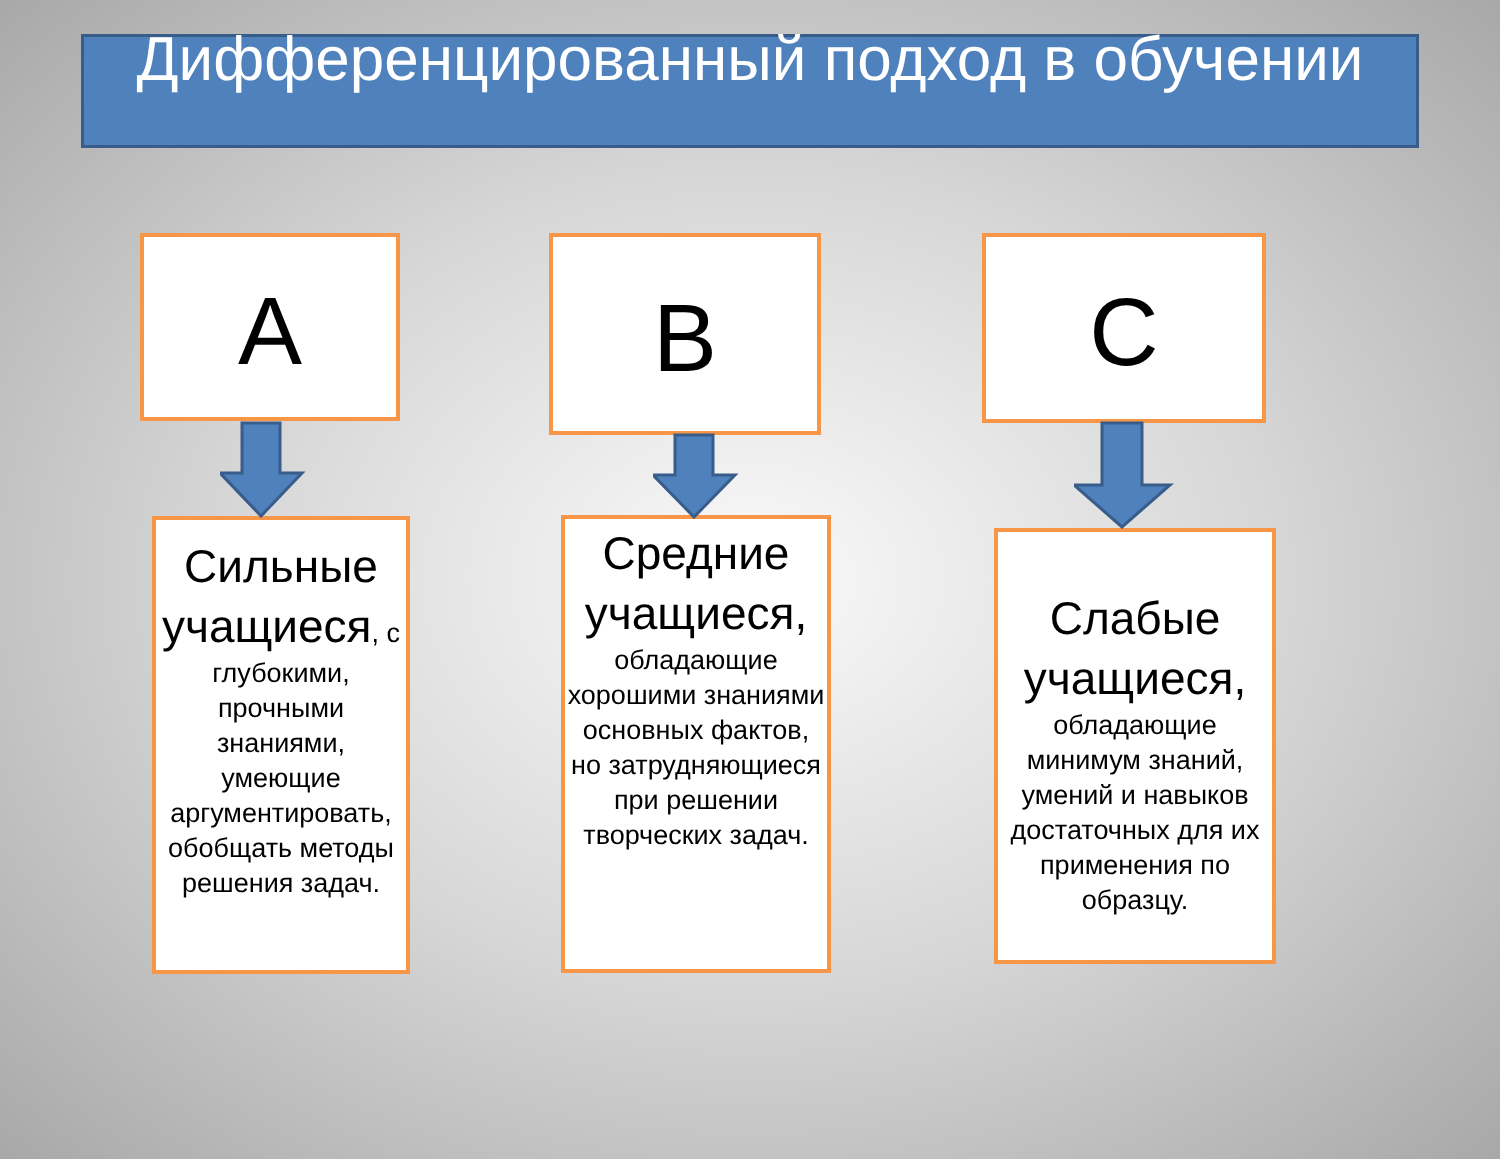Дифференцированный подход в обучении
А
Сильные учащиеся, с глубокими, прочными знаниями, умеющие аргументировать, обобщать методы решения задач.
В
Средние учащиеся, обладающие хорошими знаниями основных фактов, но затрудняющиеся при решении творческих задач.
С
Слабые учащиеся, обладающие минимум знаний, умений и навыков достаточных для их применения по образцу.